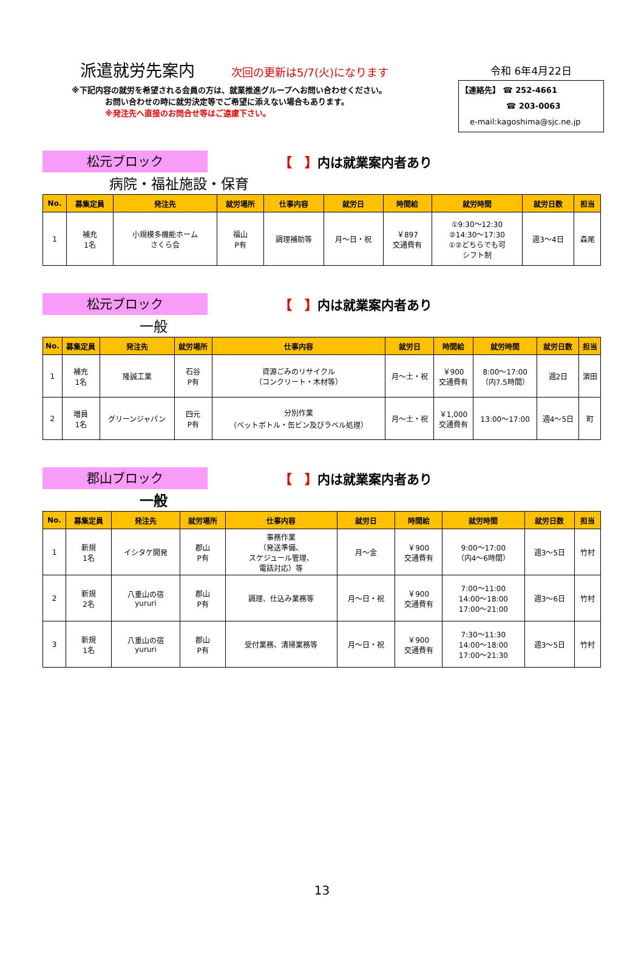派遣就労先案内 次回の更新は5/7(火)になります
※下記内容の就労を希望される会員の方は、就業推進グループへお問い合わせください。
お問い合わせの時に就労決定等でご希望に添えない場合もあります。
※発注先へ直接のお問合せ等はご遠慮下さい。
令和 6年4月22日
【連絡先】 ☎ 252-4661
☎ 203-0063
e-mail:kagoshima@sjc.ne.jp
松元ブロック
【　】内は就業案内者あり
病院・福祉施設・保育
| No. | 募集定員 | 発注先 | 就労場所 | 仕事内容 | 就労日 | 時間給 | 就労時間 | 就労日数 | 担当 |
| --- | --- | --- | --- | --- | --- | --- | --- | --- | --- |
| 1 | 補充 1名 | 小規模多機能ホーム さくら会 | 福山 P有 | 調理補助等 | 月～日・祝 | ￥897 交通費有 | ①9:30～12:30 ②14:30～17:30 ①②どちらでも可 シフト制 | 週3～4日 | 森尾 |
松元ブロック
【　】内は就業案内者あり
一般
| No. | 募集定員 | 発注先 | 就労場所 | 仕事内容 | 就労日 | 時間給 | 就労時間 | 就労日数 | 担当 |
| --- | --- | --- | --- | --- | --- | --- | --- | --- | --- |
| 1 | 補充 1名 | 隆誠工業 | 石谷 P有 | 資源ごみのリサイクル （コンクリート・木材等） | 月～土・祝 | ￥900 交通費有 | 8:00～17:00 （内7.5時間） | 週2日 | 濵田 |
| 2 | 増員 1名 | グリーンジャパン | 四元 P有 | 分別作業 （ペットボトル・缶ビン及びラベル処理） | 月～土・祝 | ￥1,000 交通費有 | 13:00～17:00 | 週4～5日 | 町 |
郡山ブロック
【　】内は就業案内者あり
一般
| No. | 募集定員 | 発注先 | 就労場所 | 仕事内容 | 就労日 | 時間給 | 就労時間 | 就労日数 | 担当 |
| --- | --- | --- | --- | --- | --- | --- | --- | --- | --- |
| 1 | 新規 1名 | イシタケ開発 | 郡山 P有 | 事務作業 （発送準備、 スケジュール管理、 電話対応）等 | 月～金 | ￥900 交通費有 | 9:00～17:00 （内4～6時間） | 週3～5日 | 竹村 |
| 2 | 新規 2名 | 八重山の宿 yururi | 郡山 P有 | 調理、仕込み業務等 | 月～日・祝 | ￥900 交通費有 | 7:00～11:00 14:00～18:00 17:00～21:00 | 週3～6日 | 竹村 |
| 3 | 新規 1名 | 八重山の宿 yururi | 郡山 P有 | 受付業務、清掃業務等 | 月～日・祝 | ￥900 交通費有 | 7:30～11:30 14:00～18:00 17:00～21:30 | 週3～5日 | 竹村 |
13